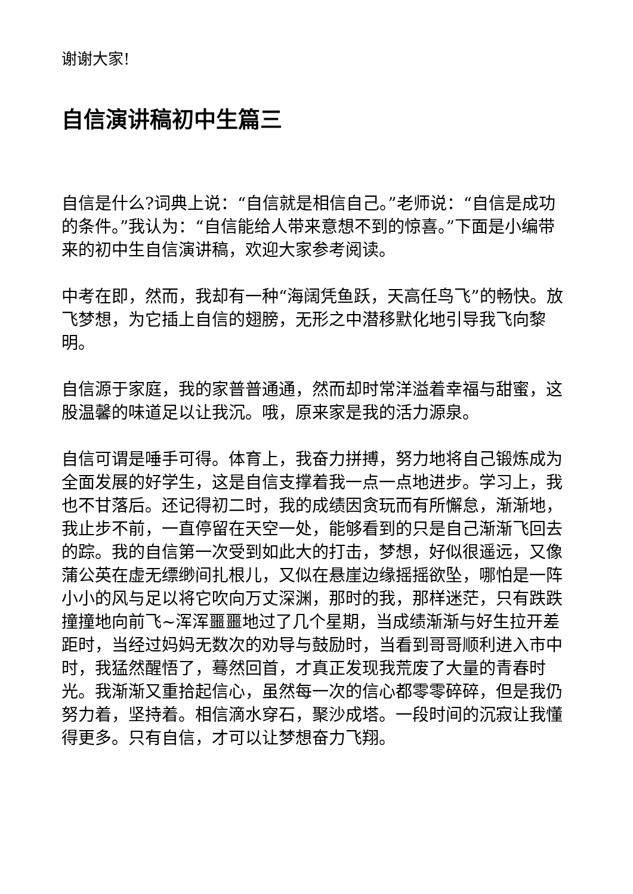谢谢大家!
自信演讲稿初中生篇三
自信是什么?词典上说：“自信就是相信自己。”老师说：“自信是成功的条件。”我认为：“自信能给人带来意想不到的惊喜。”下面是小编带来的初中生自信演讲稿，欢迎大家参考阅读。
中考在即，然而，我却有一种“海阔凭鱼跃，天高任鸟飞”的畅快。放飞梦想，为它插上自信的翅膀，无形之中潜移默化地引导我飞向黎明。
自信源于家庭，我的家普普通通，然而却时常洋溢着幸福与甜蜜，这股温馨的味道足以让我沉。哦，原来家是我的活力源泉。
自信可谓是唾手可得。体育上，我奋力拼搏，努力地将自己锻炼成为全面发展的好学生，这是自信支撑着我一点一点地进步。学习上，我也不甘落后。还记得初二时，我的成绩因贪玩而有所懈怠，渐渐地，我止步不前，一直停留在天空一处，能够看到的只是自己渐渐飞回去的踪。我的自信第一次受到如此大的打击，梦想，好似很遥远，又像蒲公英在虚无缥缈间扎根儿，又似在悬崖边缘摇摇欲坠，哪怕是一阵小小的风与足以将它吹向万丈深渊，那时的我，那样迷茫，只有跌跌撞撞地向前飞~浑浑噩噩地过了几个星期，当成绩渐渐与好生拉开差距时，当经过妈妈无数次的劝导与鼓励时，当看到哥哥顺利进入市中时，我猛然醒悟了，蓦然回首，才真正发现我荒废了大量的青春时光。我渐渐又重拾起信心，虽然每一次的信心都零零碎碎，但是我仍努力着，坚持着。相信滴水穿石，聚沙成塔。一段时间的沉寂让我懂得更多。只有自信，才可以让梦想奋力飞翔。